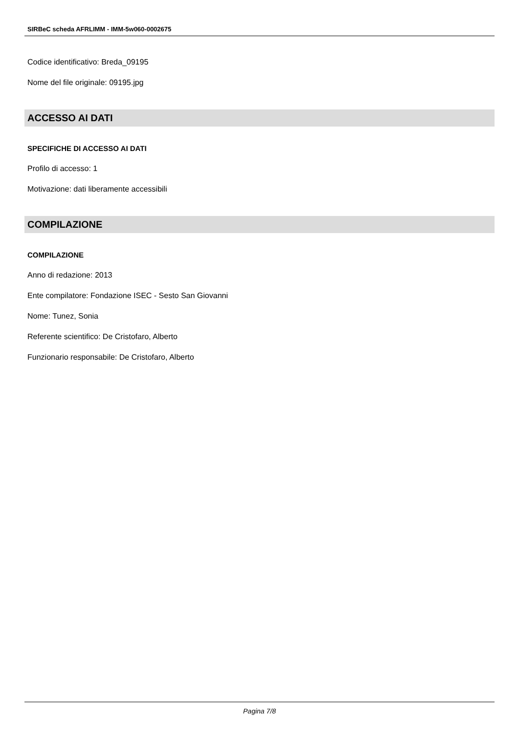SIRBeC scheda AFRLIMM - IMM-5w060-0002675
Codice identificativo: Breda_09195
Nome del file originale: 09195.jpg
ACCESSO AI DATI
SPECIFICHE DI ACCESSO AI DATI
Profilo di accesso: 1
Motivazione: dati liberamente accessibili
COMPILAZIONE
COMPILAZIONE
Anno di redazione: 2013
Ente compilatore: Fondazione ISEC - Sesto San Giovanni
Nome: Tunez, Sonia
Referente scientifico: De Cristofaro, Alberto
Funzionario responsabile: De Cristofaro, Alberto
Pagina 7/8